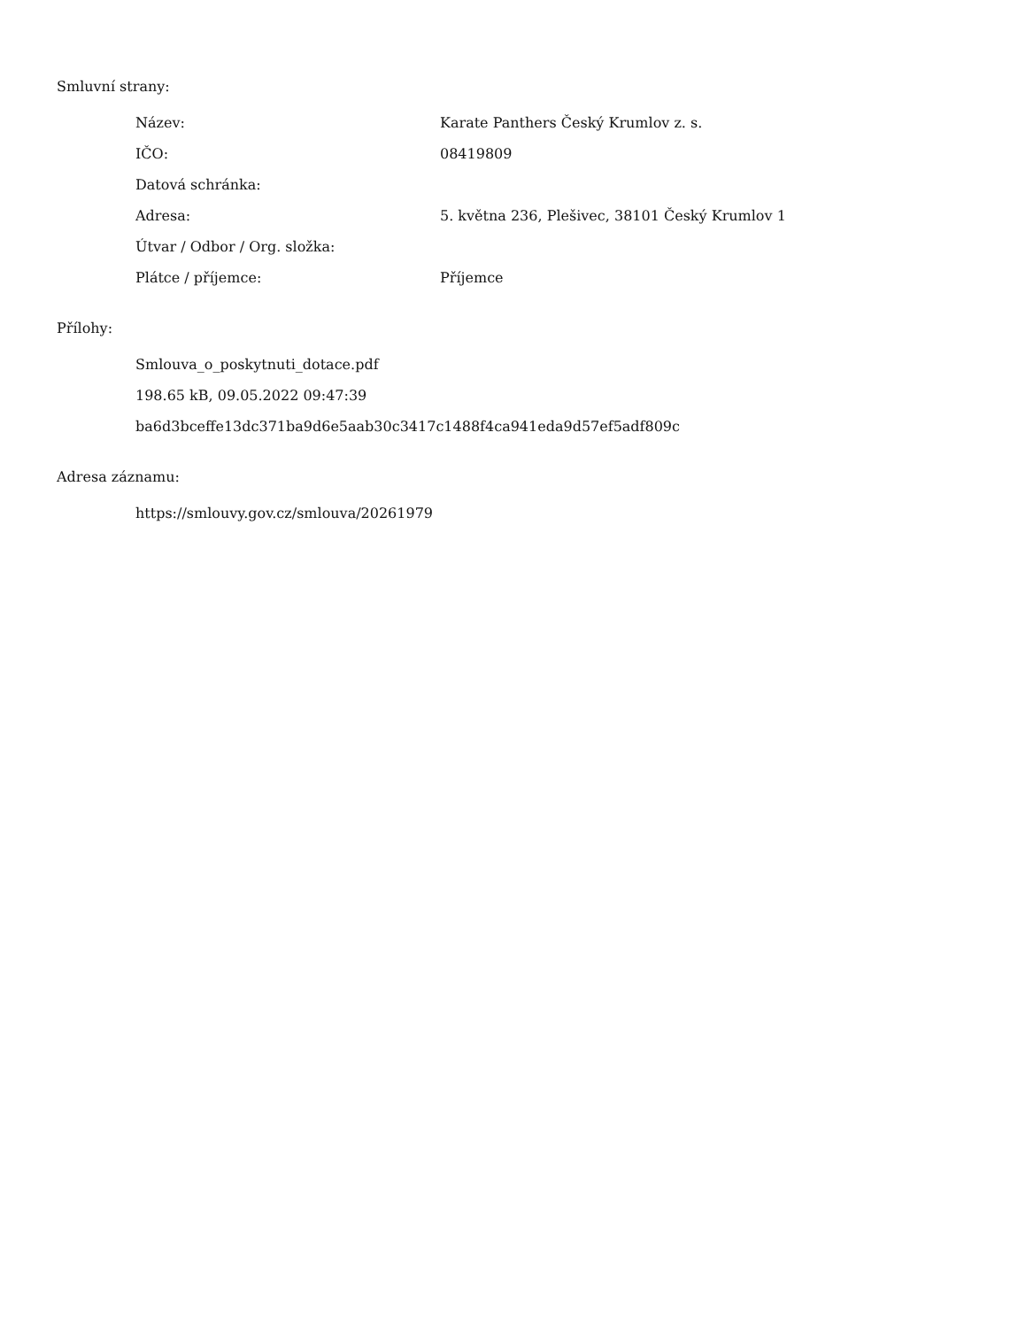Smluvní strany:
| Název: | Karate Panthers Český Krumlov z. s. |
| IČO: | 08419809 |
| Datová schránka: | |
| Adresa: | 5. května 236, Plešivec, 38101 Český Krumlov 1 |
| Útvar / Odbor / Org. složka: | |
| Plátce / příjemce: | Příjemce |
Přílohy:
Smlouva_o_poskytnuti_dotace.pdf
198.65 kB, 09.05.2022 09:47:39
ba6d3bceffe13dc371ba9d6e5aab30c3417c1488f4ca941eda9d57ef5adf809c
Adresa záznamu:
https://smlouvy.gov.cz/smlouva/20261979